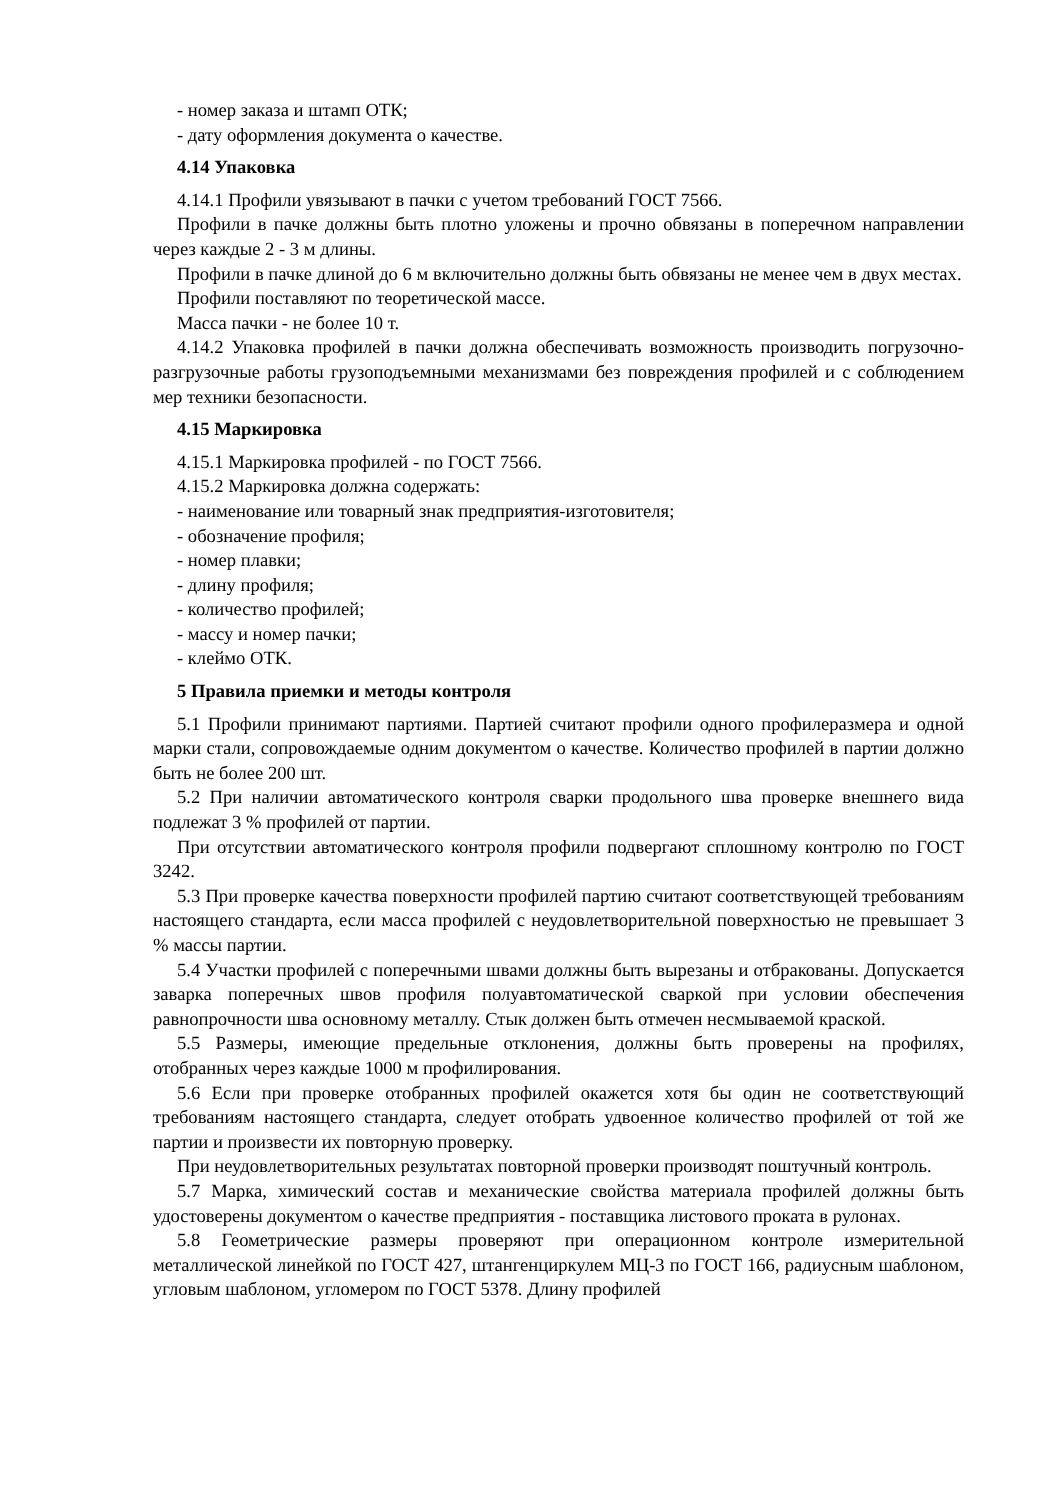- номер заказа и штамп ОТК;
- дату оформления документа о качестве.
4.14 Упаковка
4.14.1 Профили увязывают в пачки с учетом требований ГОСТ 7566.
Профили в пачке должны быть плотно уложены и прочно обвязаны в поперечном направлении через каждые 2 - 3 м длины.
Профили в пачке длиной до 6 м включительно должны быть обвязаны не менее чем в двух местах.
Профили поставляют по теоретической массе.
Масса пачки - не более 10 т.
4.14.2 Упаковка профилей в пачки должна обеспечивать возможность производить погрузочно-разгрузочные работы грузоподъемными механизмами без повреждения профилей и с соблюдением мер техники безопасности.
4.15 Маркировка
4.15.1 Маркировка профилей - по ГОСТ 7566.
4.15.2 Маркировка должна содержать:
- наименование или товарный знак предприятия-изготовителя;
- обозначение профиля;
- номер плавки;
- длину профиля;
- количество профилей;
- массу и номер пачки;
- клеймо ОТК.
5 Правила приемки и методы контроля
5.1 Профили принимают партиями. Партией считают профили одного профилеразмера и одной марки стали, сопровождаемые одним документом о качестве. Количество профилей в партии должно быть не более 200 шт.
5.2 При наличии автоматического контроля сварки продольного шва проверке внешнего вида подлежат 3 % профилей от партии.
При отсутствии автоматического контроля профили подвергают сплошному контролю по ГОСТ 3242.
5.3 При проверке качества поверхности профилей партию считают соответствующей требованиям настоящего стандарта, если масса профилей с неудовлетворительной поверхностью не превышает 3 % массы партии.
5.4 Участки профилей с поперечными швами должны быть вырезаны и отбракованы. Допускается заварка поперечных швов профиля полуавтоматической сваркой при условии обеспечения равнопрочности шва основному металлу. Стык должен быть отмечен несмываемой краской.
5.5 Размеры, имеющие предельные отклонения, должны быть проверены на профилях, отобранных через каждые 1000 м профилирования.
5.6 Если при проверке отобранных профилей окажется хотя бы один не соответствующий требованиям настоящего стандарта, следует отобрать удвоенное количество профилей от той же партии и произвести их повторную проверку.
При неудовлетворительных результатах повторной проверки производят поштучный контроль.
5.7 Марка, химический состав и механические свойства материала профилей должны быть удостоверены документом о качестве предприятия - поставщика листового проката в рулонах.
5.8 Геометрические размеры проверяют при операционном контроле измерительной металлической линейкой по ГОСТ 427, штангенциркулем МЦ-3 по ГОСТ 166, радиусным шаблоном, угловым шаблоном, угломером по ГОСТ 5378. Длину профилей